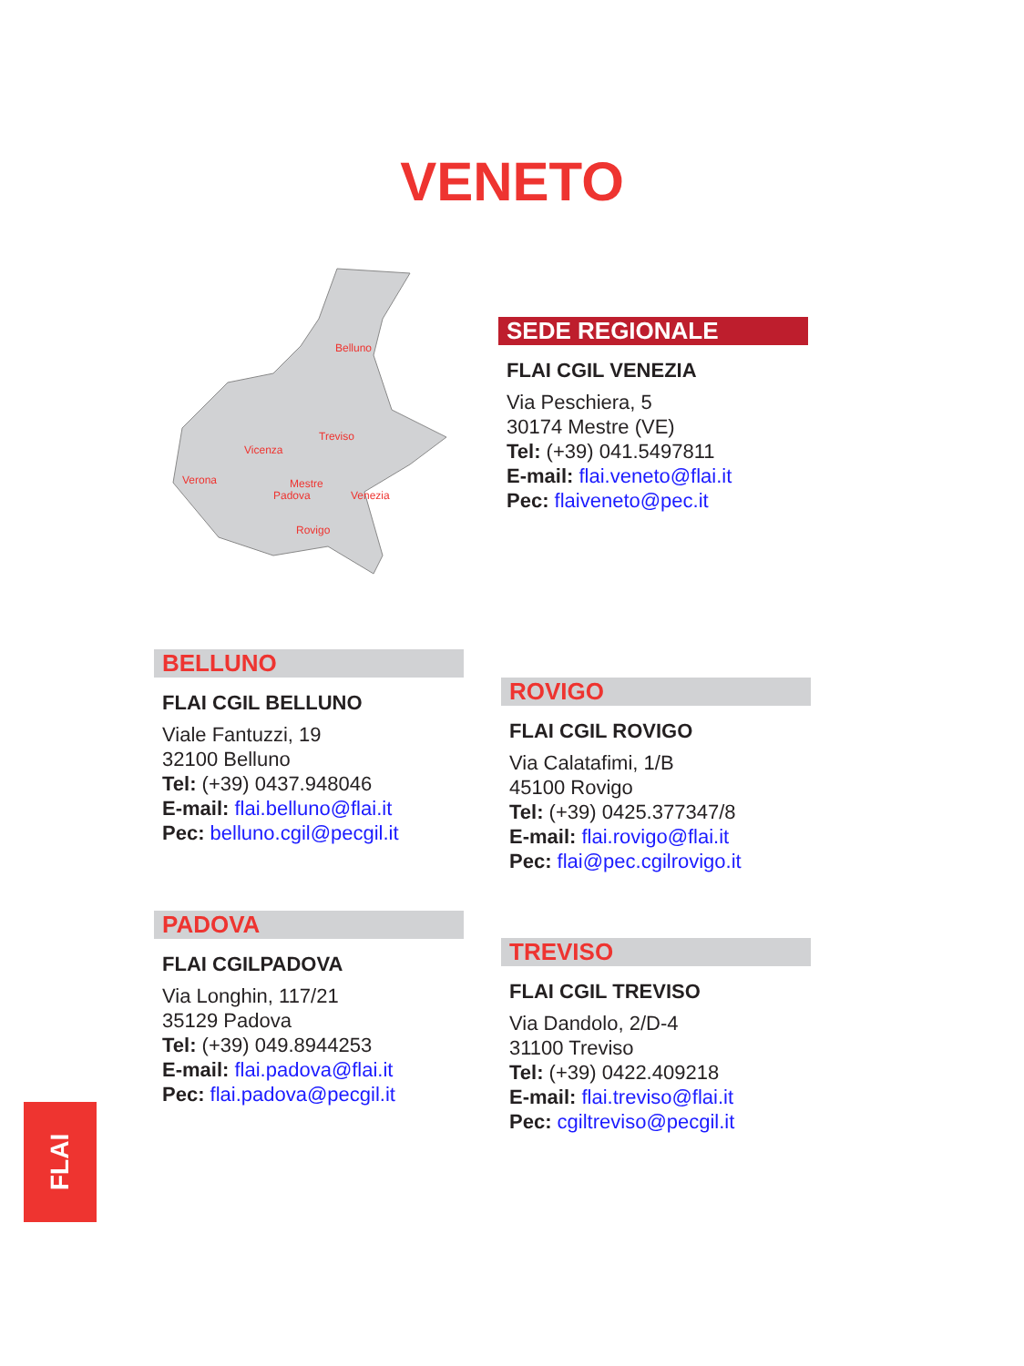VENETO
Belluno
Treviso
Vicenza
Verona
Mestre
Padova
Venezia
Rovigo
SEDE REGIONALE
FLAI CGIL VENEZIA
Via Peschiera, 5
30174 Mestre (VE)
Tel: (+39) 041.5497811
E-mail: flai.veneto@flai.it
Pec: flaiveneto@pec.it
BELLUNO
FLAI CGIL BELLUNO
Viale Fantuzzi, 19
32100 Belluno
Tel: (+39) 0437.948046
E-mail: flai.belluno@flai.it
Pec: belluno.cgil@pecgil.it
ROVIGO
FLAI CGIL ROVIGO
Via Calatafimi, 1/B
45100 Rovigo
Tel: (+39) 0425.377347/8
E-mail: flai.rovigo@flai.it
Pec: flai@pec.cgilrovigo.it
PADOVA
FLAI CGILPADOVA
Via Longhin, 117/21
35129 Padova
Tel: (+39) 049.8944253
E-mail: flai.padova@flai.it
Pec: flai.padova@pecgil.it
TREVISO
FLAI CGIL TREVISO
Via Dandolo, 2/D-4
31100 Treviso
Tel: (+39) 0422.409218
E-mail: flai.treviso@flai.it
Pec: cgiltreviso@pecgil.it
FLAI